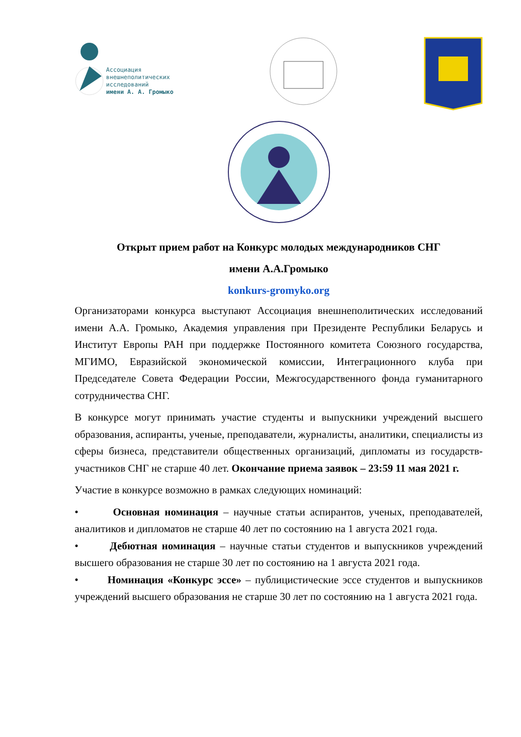Ассоциация
внешнеполитических
исследований
имени А. А. Громыко
Открыт прием работ на Конкурс молодых международников СНГ
имени А.А.Громыко
konkurs-gromyko.org
Организаторами конкурса выступают Ассоциация внешнеполитических исследований имени А.А. Громыко, Академия управления при Президенте Республики Беларусь и Институт Европы РАН при поддержке Постоянного комитета Союзного государства, МГИМО, Евразийской экономической комиссии, Интеграционного клуба при Председателе Совета Федерации России, Межгосударственного фонда гуманитарного сотрудничества СНГ.
В конкурсе могут принимать участие студенты и выпускники учреждений высшего образования, аспиранты, ученые, преподаватели, журналисты, аналитики, специалисты из сферы бизнеса, представители общественных организаций, дипломаты из государств-участников СНГ не старше 40 лет. Окончание приема заявок – 23:59 11 мая 2021 г.
Участие в конкурсе возможно в рамках следующих номинаций:
• Основная номинация – научные статьи аспирантов, ученых, преподавателей, аналитиков и дипломатов не старше 40 лет по состоянию на 1 августа 2021 года.
• Дебютная номинация – научные статьи студентов и выпускников учреждений высшего образования не старше 30 лет по состоянию на 1 августа 2021 года.
• Номинация «Конкурс эссе» – публицистические эссе студентов и выпускников учреждений высшего образования не старше 30 лет по состоянию на 1 августа 2021 года.